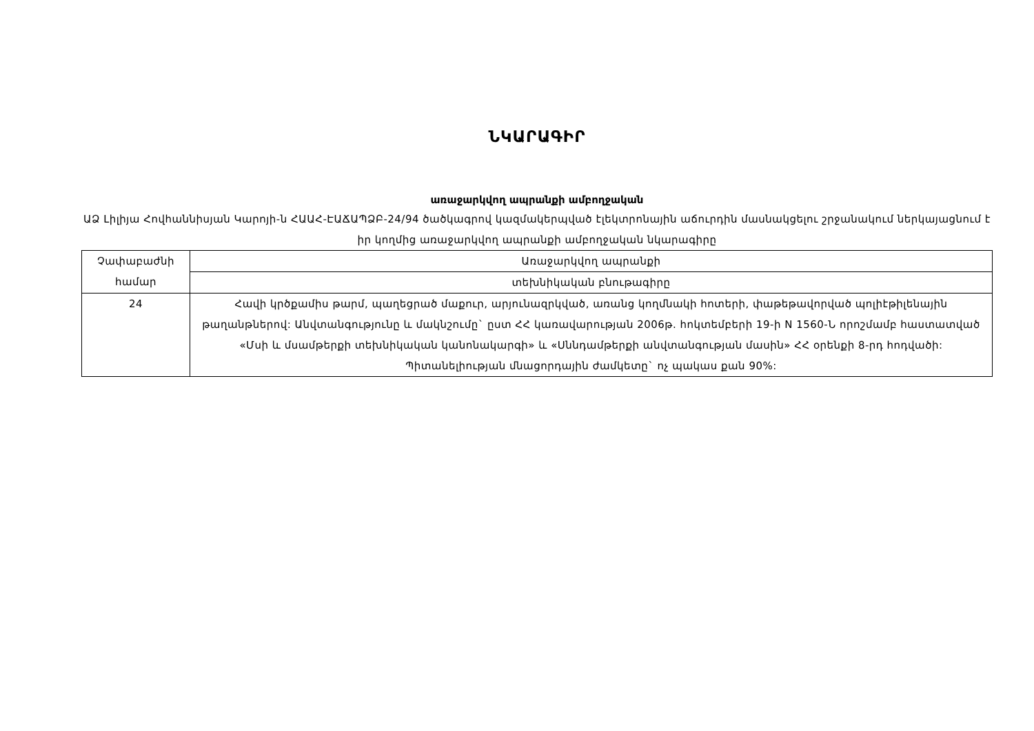ՆԿԱՐԱԳԻՐ
առաջարկվող ապրանքի ամբողջական
ԱՁ Լիլիյա Հովհաննիսյան Կարոյի-ն ՀԱԱՀ-ԷԱՃԱՊՁԲ-24/94 ծածկագրով կազմակերպված էլեկտրոնային աճուրդին մասնակցելու շրջանակում ներկայացնում է իր կողմից առաջարկվող ապրանքի ամբողջական նկարագիրը
| Չափաբաժնի համար | Առաջարկվող ապրանքի |
| | տեխնիկական բնութագիրը |
| 24 | Հավի կրծքամիս թարմ, պաղեցրած մաքուր, արյունազրկված, առանց կողմնակի հոտերի, փաթեթավորված պոլիէթիլենային թաղանթներով: Անվտանգությունը և մակնշումը` ըստ ՀՀ կառավարության 2006թ. հոկտեմբերի 19-ի N 1560-Ն որոշմամբ հաստատված «Մսի և մսամթերքի տեխնիկական կանոնակարգի» և «Սննդամթերքի անվտանգության մասին» ՀՀ օրենքի 8-րդ հոդվածի: Պիտանելիության մնացորդային ժամկետը` ոչ պակաս քան 90%: |